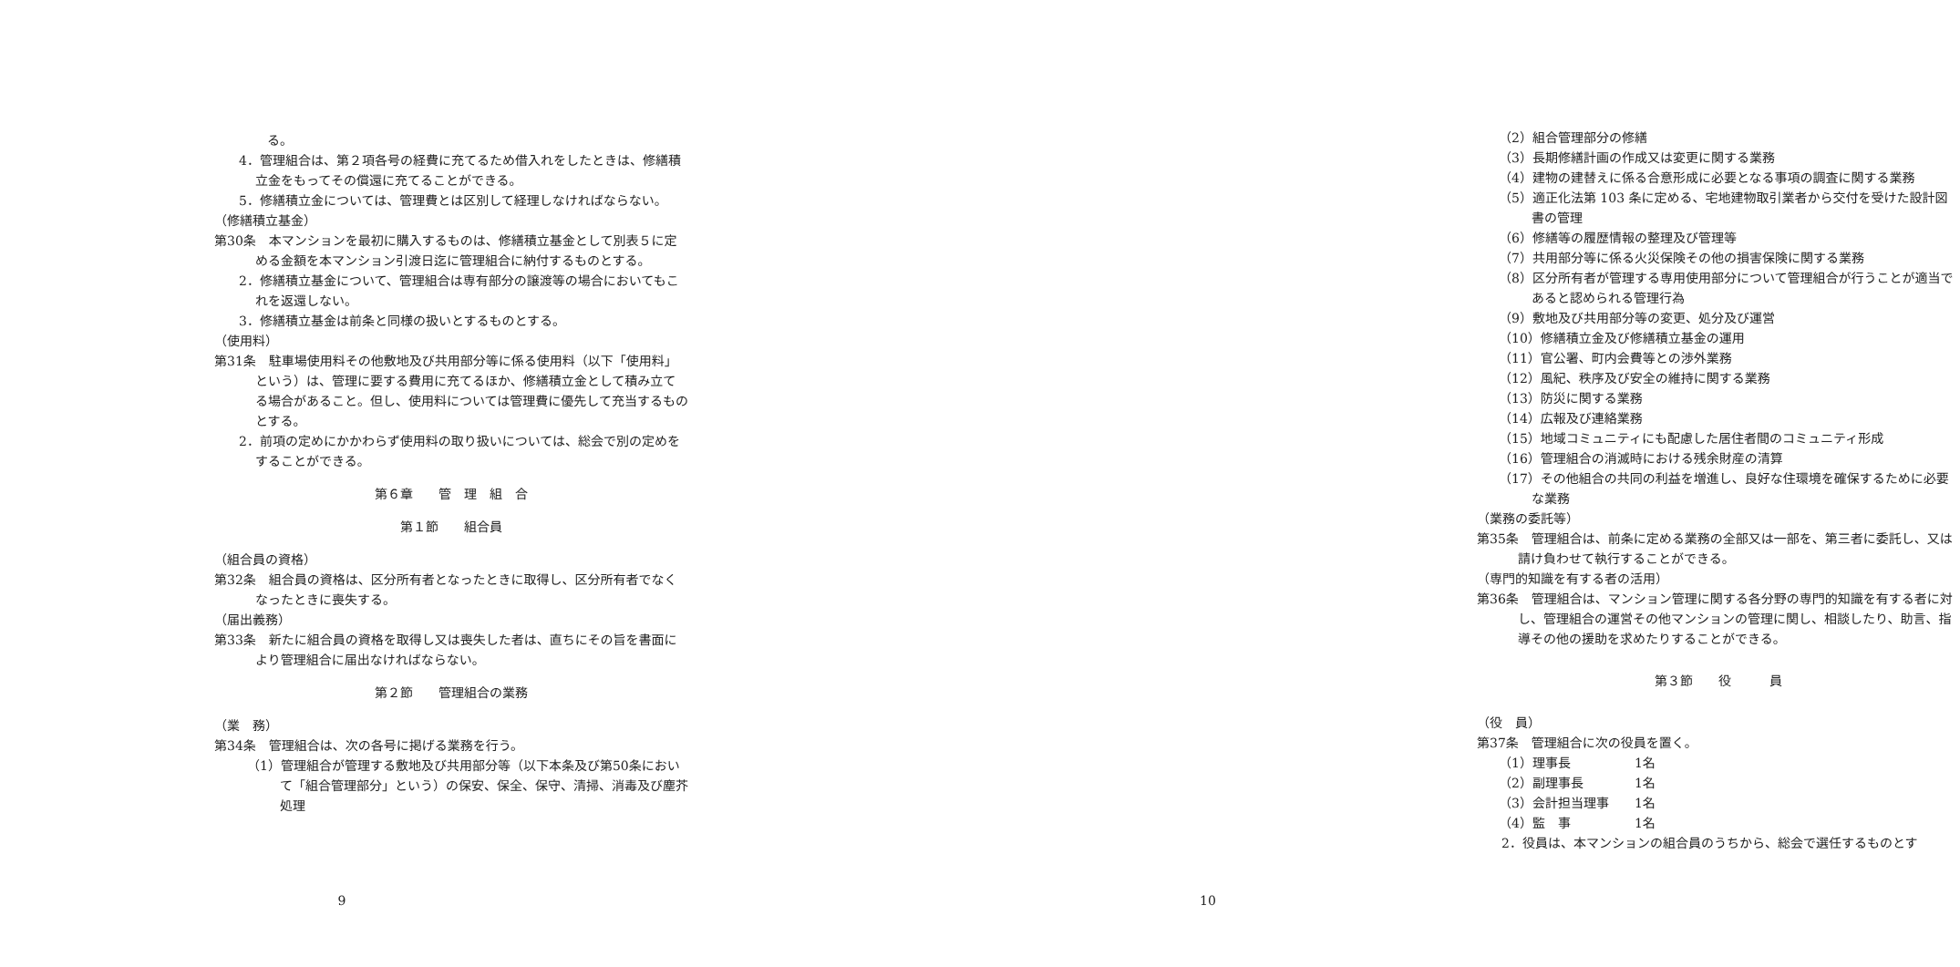る。
4．管理組合は、第２項各号の経費に充てるため借入れをしたときは、修繕積立金をもってその償還に充てることができる。
5．修繕積立金については、管理費とは区別して経理しなければならない。
（修繕積立基金）
第30条　本マンションを最初に購入するものは、修繕積立基金として別表５に定める金額を本マンション引渡日迄に管理組合に納付するものとする。
2．修繕積立基金について、管理組合は専有部分の譲渡等の場合においてもこれを返還しない。
3．修繕積立基金は前条と同様の扱いとするものとする。
（使用料）
第31条　駐車場使用料その他敷地及び共用部分等に係る使用料（以下「使用料」という）は、管理に要する費用に充てるほか、修繕積立金として積み立てる場合があること。但し、使用料については管理費に優先して充当するものとする。
2．前項の定めにかかわらず使用料の取り扱いについては、総会で別の定めをすることができる。
第６章　　管　理　組　合
第１節　　組合員
（組合員の資格）
第32条　組合員の資格は、区分所有者となったときに取得し、区分所有者でなくなったときに喪失する。
（届出義務）
第33条　新たに組合員の資格を取得し又は喪失した者は、直ちにその旨を書面により管理組合に届出なければならない。
第２節　　管理組合の業務
（業　務）
第34条　管理組合は、次の各号に掲げる業務を行う。
（1）管理組合が管理する敷地及び共用部分等（以下本条及び第50条において「組合管理部分」という）の保安、保全、保守、清掃、消毒及び塵芥処理
9
（2）組合管理部分の修繕
（3）長期修繕計画の作成又は変更に関する業務
（4）建物の建替えに係る合意形成に必要となる事項の調査に関する業務
（5）適正化法第 103 条に定める、宅地建物取引業者から交付を受けた設計図書の管理
（6）修繕等の履歴情報の整理及び管理等
（7）共用部分等に係る火災保険その他の損害保険に関する業務
（8）区分所有者が管理する専用使用部分について管理組合が行うことが適当であると認められる管理行為
（9）敷地及び共用部分等の変更、処分及び運営
（10）修繕積立金及び修繕積立基金の運用
（11）官公署、町内会費等との渉外業務
（12）風紀、秩序及び安全の維持に関する業務
（13）防災に関する業務
（14）広報及び連絡業務
（15）地域コミュニティにも配慮した居住者間のコミュニティ形成
（16）管理組合の消滅時における残余財産の清算
（17）その他組合の共同の利益を増進し、良好な住環境を確保するために必要な業務
（業務の委託等）
第35条　管理組合は、前条に定める業務の全部又は一部を、第三者に委託し、又は請け負わせて執行することができる。
（専門的知識を有する者の活用）
第36条　管理組合は、マンション管理に関する各分野の専門的知識を有する者に対し、管理組合の運営その他マンションの管理に関し、相談したり、助言、指導その他の援助を求めたりすることができる。
第３節　　役　　　員
（役　員）
第37条　管理組合に次の役員を置く。
（1）理事長　　　　　1名
（2）副理事長　　　　1名
（3）会計担当理事　　1名
（4）監　事　　　　　1名
2．役員は、本マンションの組合員のうちから、総会で選任するものとす
10